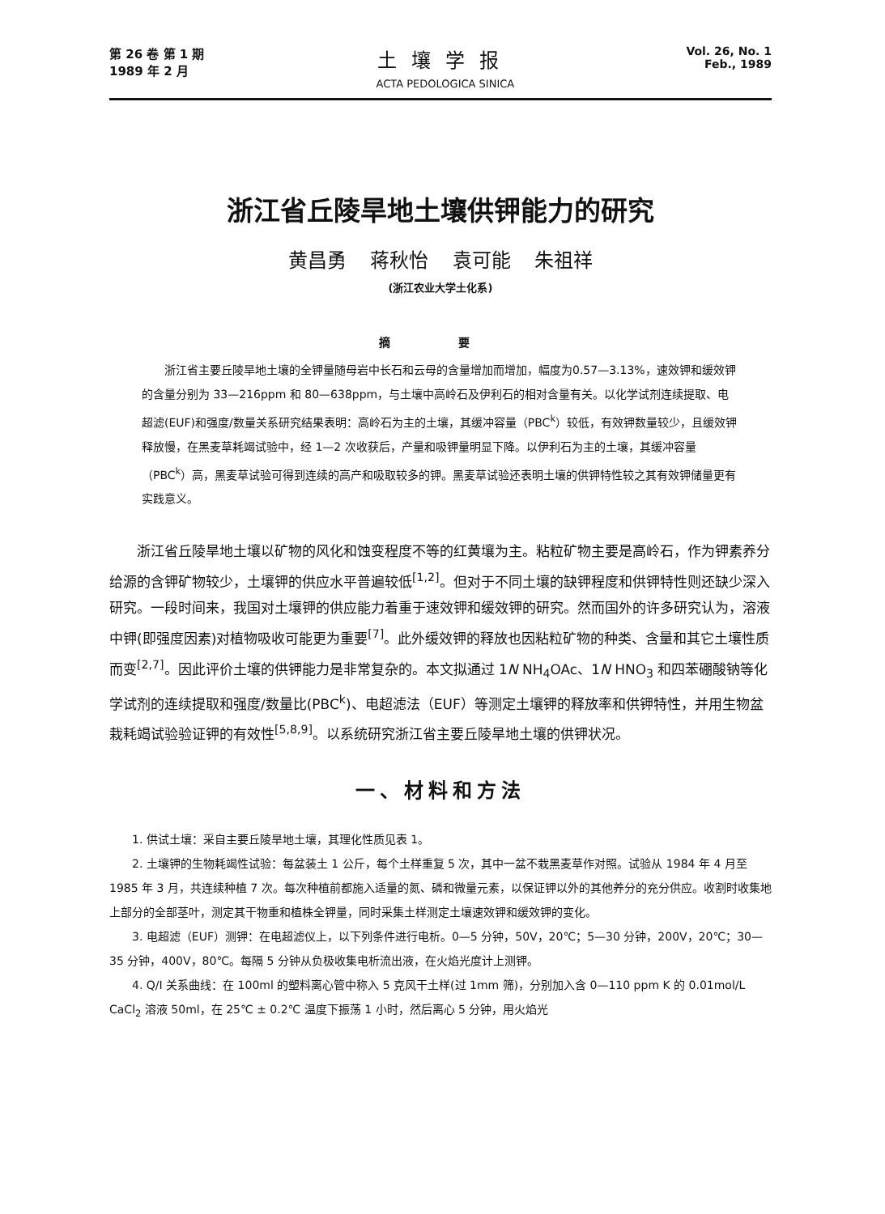第 26 卷 第 1 期
1989 年 2 月
土壤学报
ACTA PEDOLOGICA SINICA
Vol. 26, No. 1
Feb., 1989
浙江省丘陵旱地土壤供钾能力的研究
黄昌勇 蒋秋怡 袁可能 朱祖祥
(浙江农业大学土化系)
摘 要
浙江省主要丘陵旱地土壤的全钾量随母岩中长石和云母的含量增加而增加，幅度为0.57—3.13%，速效钾和缓效钾的含量分别为 33—216ppm 和 80—638ppm，与土壤中高岭石及伊利石的相对含量有关。以化学试剂连续提取、电超滤(EUF)和强度/数量关系研究结果表明：高岭石为主的土壤，其缓冲容量（PBC<sup>k</sup>）较低，有效钾数量较少，且缓效钾释放慢，在黑麦草耗竭试验中，经 1—2 次收获后，产量和吸钾量明显下降。以伊利石为主的土壤，其缓冲容量（PBC<sup>k</sup>）高，黑麦草试验可得到连续的高产和吸取较多的钾。黑麦草试验还表明土壤的供钾特性较之其有效钾储量更有实践意义。
浙江省丘陵旱地土壤以矿物的风化和蚀变程度不等的红黄壤为主。粘粒矿物主要是高岭石，作为钾素养分给源的含钾矿物较少，土壤钾的供应水平普遍较低<sup>[1,2]</sup>。但对于不同土壤的缺钾程度和供钾特性则还缺少深入研究。一段时间来，我国对土壤钾的供应能力着重于速效钾和缓效钾的研究。然而国外的许多研究认为，溶液中钾(即强度因素)对植物吸收可能更为重要<sup>[7]</sup>。此外缓效钾的释放也因粘粒矿物的种类、含量和其它土壤性质而变<sup>[2,7]</sup>。因此评价土壤的供钾能力是非常复杂的。本文拟通过 1N NH<sub>4</sub>OAc、1N HNO<sub>3</sub> 和四苯硼酸钠等化学试剂的连续提取和强度/数量比(PBC<sup>k</sup>)、电超滤法（EUF）等测定土壤钾的释放率和供钾特性，并用生物盆栽耗竭试验验证钾的有效性<sup>[5,8,9]</sup>。以系统研究浙江省主要丘陵旱地土壤的供钾状况。
一、材料和方法
1. 供试土壤：采自主要丘陵旱地土壤，其理化性质见表 1。
2. 土壤钾的生物耗竭性试验：每盆装土 1 公斤，每个土样重复 5 次，其中一盆不栽黑麦草作对照。试验从 1984 年 4 月至 1985 年 3 月，共连续种植 7 次。每次种植前都施入适量的氮、磷和微量元素，以保证钾以外的其他养分的充分供应。收割时收集地上部分的全部茎叶，测定其干物重和植株全钾量，同时采集土样测定土壤速效钾和缓效钾的变化。
3. 电超滤（EUF）测钾：在电超滤仪上，以下列条件进行电析。0—5 分钟，50V，20℃；5—30 分钟，200V，20℃；30—35 分钟，400V，80℃。每隔 5 分钟从负极收集电析流出液，在火焰光度计上测钾。
4. Q/I 关系曲线：在 100ml 的塑料离心管中称入 5 克风干土样(过 1mm 筛)，分别加入含 0—110 ppm K 的 0.01mol/L CaCl<sub>2</sub> 溶液 50ml，在 25℃ ± 0.2℃ 温度下振荡 1 小时，然后离心 5 分钟，用火焰光